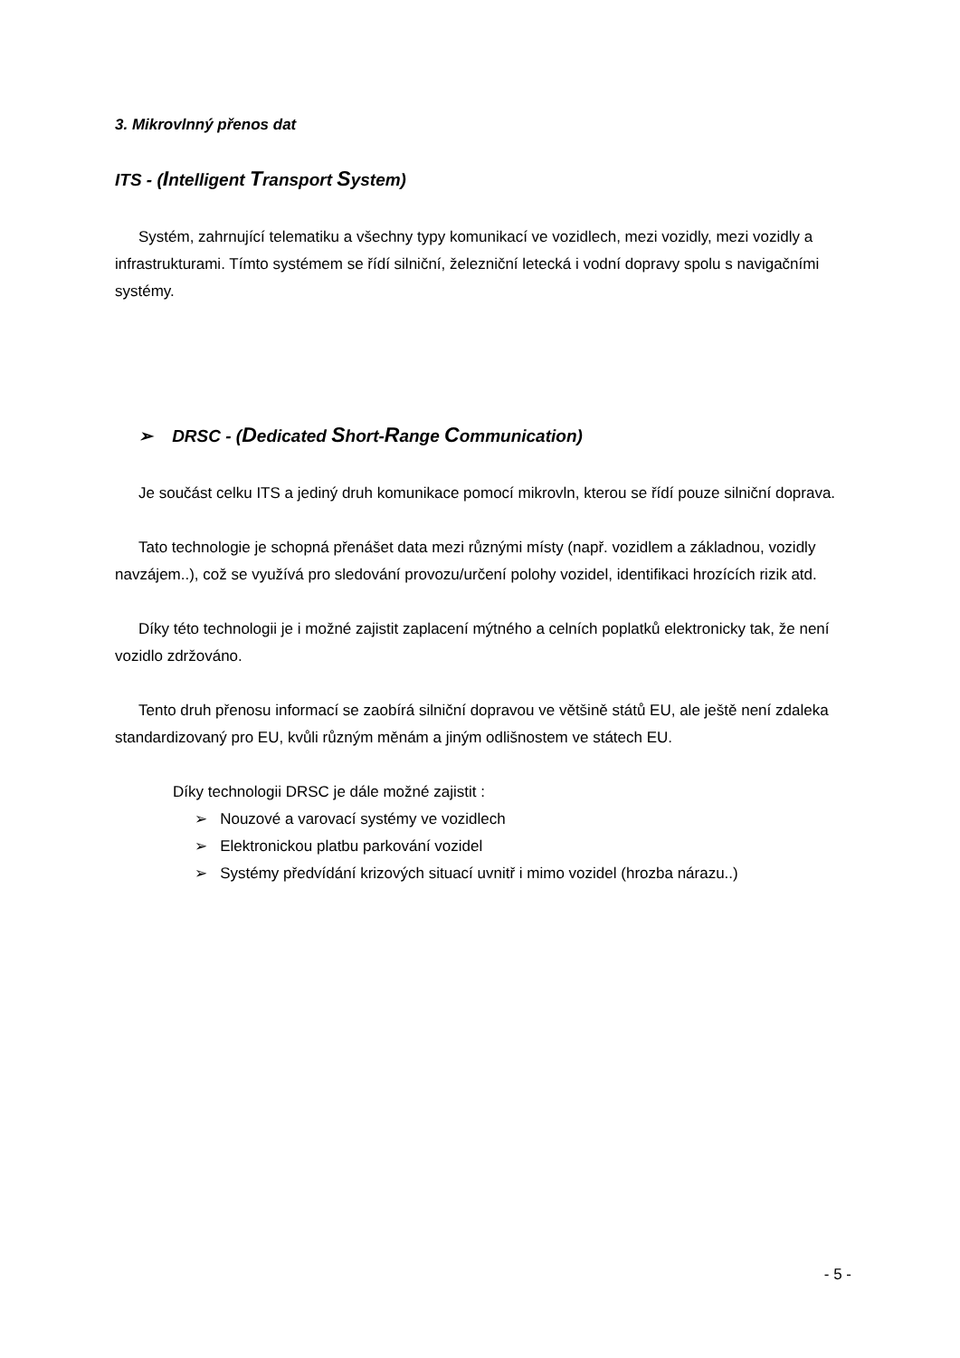3. Mikrovlnný přenos dat
ITS - (Intelligent Transport System)
Systém, zahrnující telematiku a všechny typy komunikací ve vozidlech, mezi vozidly, mezi vozidly a infrastrukturami. Tímto systémem se řídí silniční, železniční letecká i vodní dopravy spolu s navigačními systémy.
➢ DRSC - (Dedicated Short-Range Communication)
Je součást celku ITS a jediný druh komunikace pomocí mikrovln, kterou se řídí pouze silniční doprava.
Tato technologie je schopná přenášet data mezi různými místy (např. vozidlem a základnou, vozidly navzájem..), což se využívá pro sledování provozu/určení polohy vozidel, identifikaci hrozících rizik atd.
Díky této technologii je i možné zajistit zaplacení mýtného a celních poplatků elektronicky tak, že není vozidlo zdržováno.
Tento druh přenosu informací se zaobírá silniční dopravou ve většině států EU, ale ještě není zdaleka standardizovaný pro EU, kvůli různým měnám a jiným odlišnostem ve státech EU.
Díky technologii DRSC je dále možné zajistit :
➢ Nouzové a varovací systémy ve vozidlech
➢ Elektronickou platbu parkování vozidel
➢ Systémy předvídání krizových situací uvnitř i mimo vozidel (hrozba nárazu..)
- 5 -